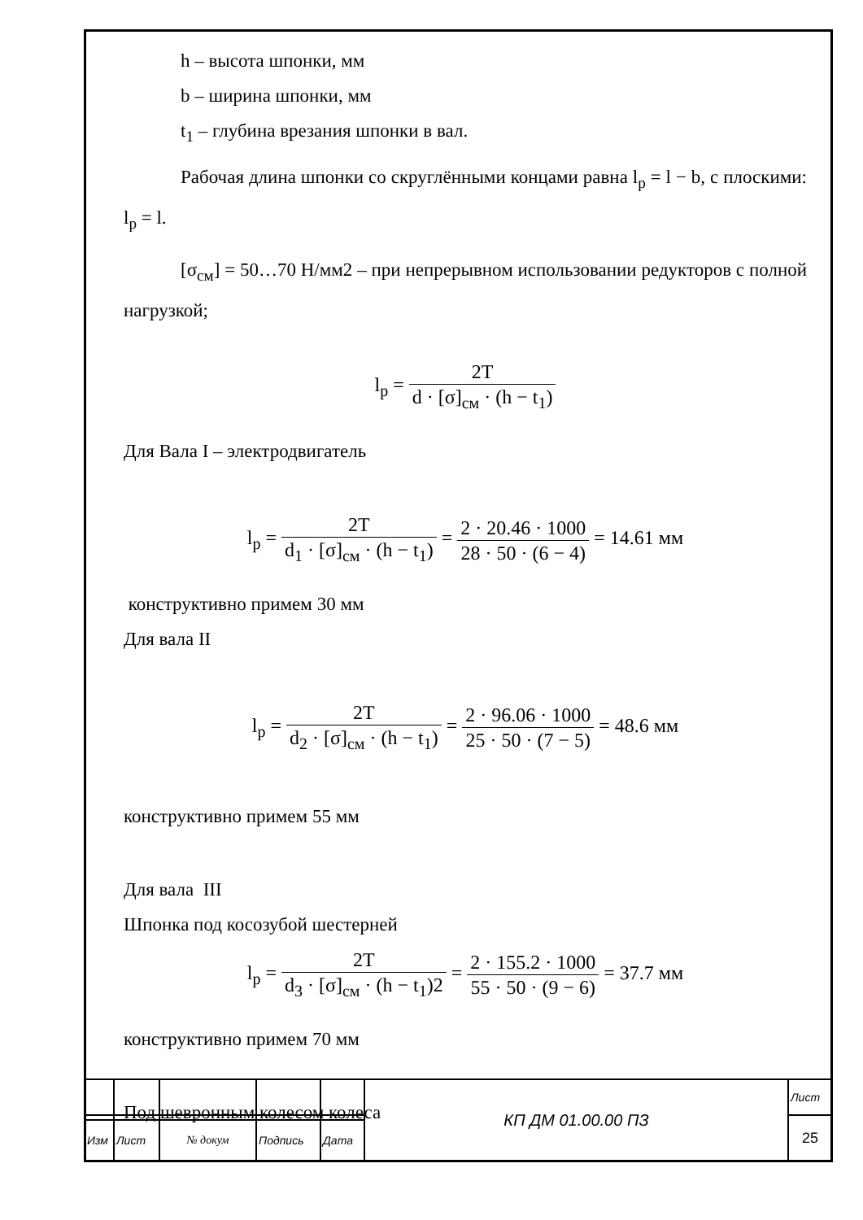h – высота шпонки, мм
b – ширина шпонки, мм
t<sub>1</sub> – глубина врезания шпонки в вал.
Рабочая длина шпонки со скруглёнными концами равна l<sub>р</sub> = l − b, с плоскими: l<sub>р</sub> = l.
[σ<sub>см</sub>] = 50…70 Н/мм2 – при непрерывном использовании редукторов с полной нагрузкой;
l<sub>р</sub> = 2T d · [σ]<sub>см</sub> · (h − t<sub>1</sub>)
Для Вала I – электродвигатель
l<sub>р</sub> = 2T d<sub>1</sub> · [σ]<sub>см</sub> · (h − t<sub>1</sub>) = 2 · 20.46 · 1000 28 · 50 · (6 − 4) = 14.61 мм
конструктивно примем 30 мм
Для вала II
l<sub>р</sub> = 2T d<sub>2</sub> · [σ]<sub>см</sub> · (h − t<sub>1</sub>) = 2 · 96.06 · 1000 25 · 50 · (7 − 5) = 48.6 мм
конструктивно примем 55 мм
Для вала III
Шпонка под косозубой шестерней
l<sub>р</sub> = 2T d<sub>3</sub> · [σ]<sub>см</sub> · (h − t<sub>1</sub>)2 = 2 · 155.2 · 1000 55 · 50 · (9 − 6) = 37.7 мм
конструктивно примем 70 мм
Под шевронным колесом колеса
| | | | | | КП ДМ 01.00.00 ПЗ | Лист |
| | | | | | | 25 |
| Изм | Лист | № докум | Подпись | Дата | | |